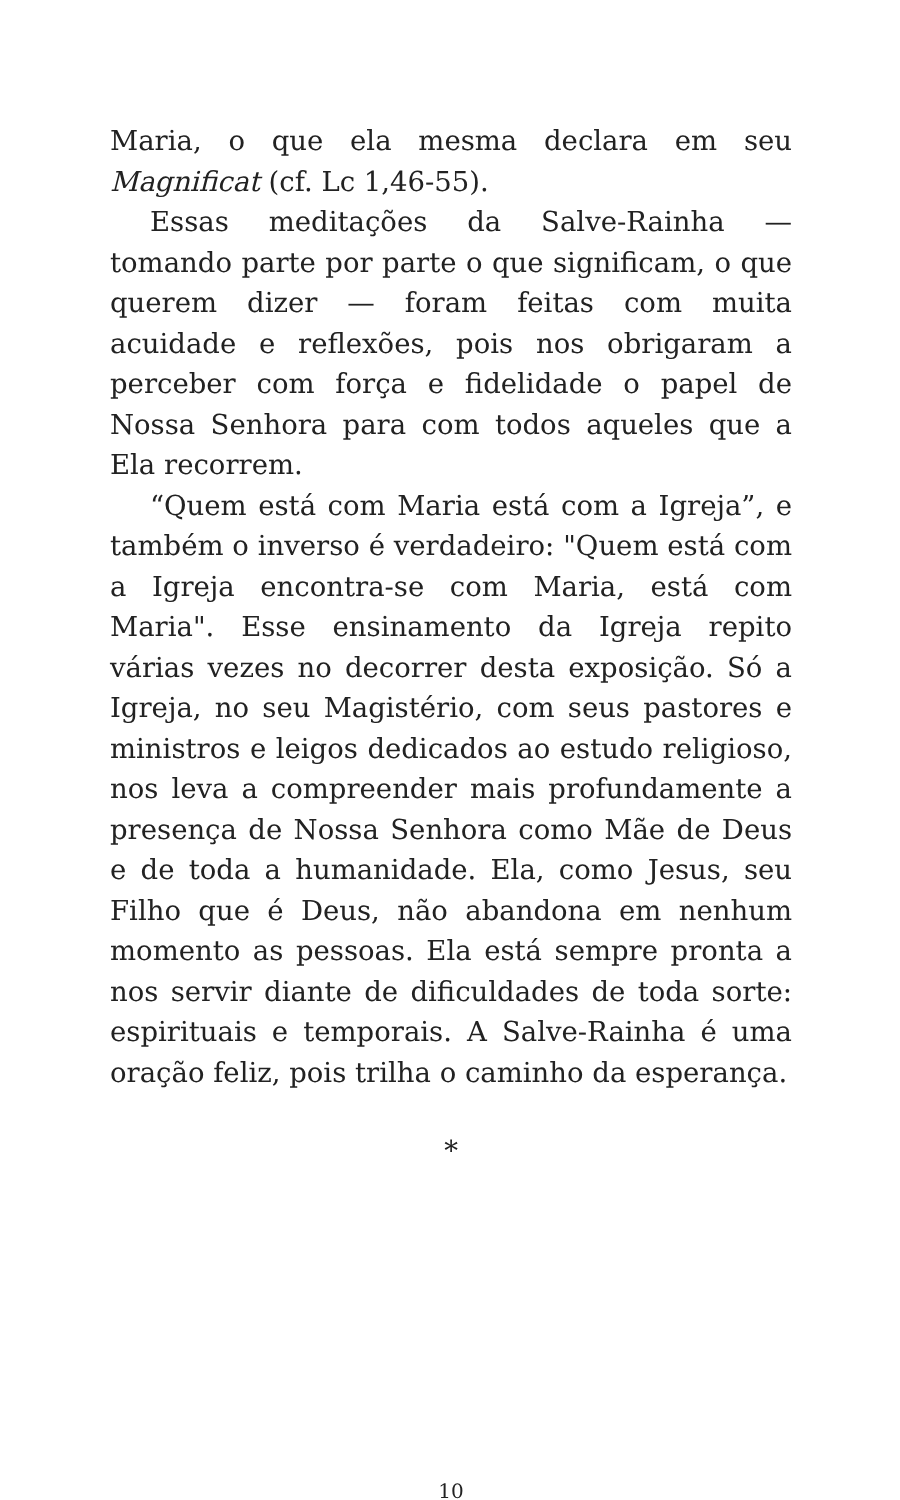Maria, o que ela mesma declara em seu Magnificat (cf. Lc 1,46-55).
Essas meditações da Salve-Rainha — tomando parte por parte o que significam, o que querem dizer — foram feitas com muita acuidade e reflexões, pois nos obrigaram a perceber com força e fidelidade o papel de Nossa Senhora para com todos aqueles que a Ela recorrem.
“Quem está com Maria está com a Igreja”, e também o inverso é verdadeiro: "Quem está com a Igreja encontra-se com Maria, está com Maria". Esse ensinamento da Igreja repito várias vezes no decorrer desta exposição. Só a Igreja, no seu Magistério, com seus pastores e ministros e leigos dedicados ao estudo religioso, nos leva a compreender mais profundamente a presença de Nossa Senhora como Mãe de Deus e de toda a humanidade. Ela, como Jesus, seu Filho que é Deus, não abandona em nenhum momento as pessoas. Ela está sempre pronta a nos servir diante de dificuldades de toda sorte: espirituais e temporais. A Salve-Rainha é uma oração feliz, pois trilha o caminho da esperança.
*
10